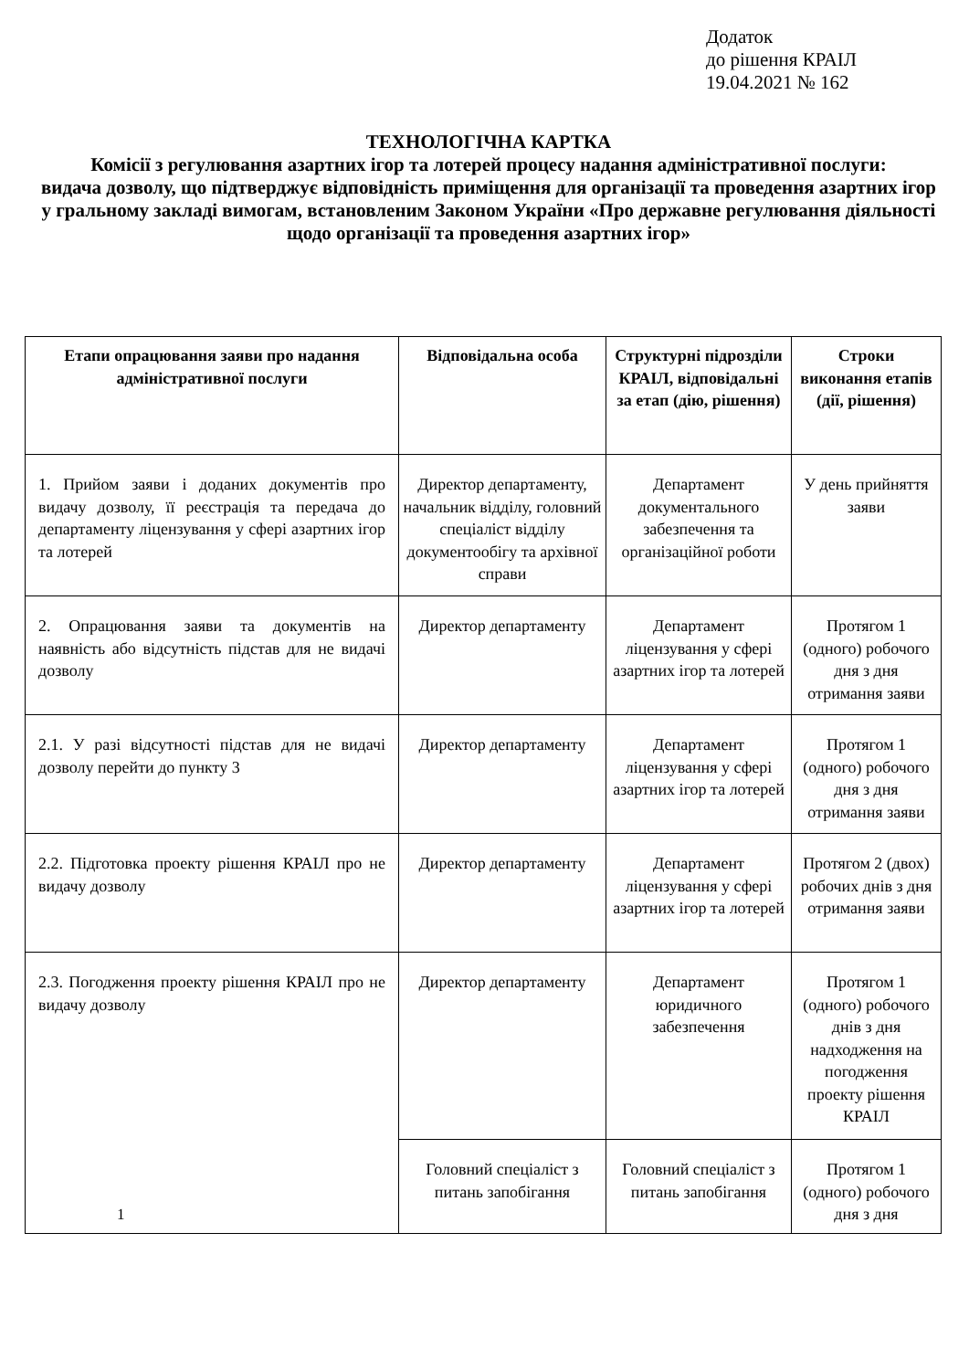Додаток
до рішення КРАІЛ
19.04.2021 № 162
ТЕХНОЛОГІЧНА КАРТКА
Комісії з регулювання азартних ігор та лотерей процесу надання адміністративної послуги:
видача дозволу, що підтверджує відповідність приміщення для організації та проведення азартних ігор у гральному закладі вимогам, встановленим Законом України «Про державне регулювання діяльності щодо організації та проведення азартних ігор»
| Етапи опрацювання заяви про надання адміністративної послуги | Відповідальна особа | Структурні підрозділи КРАІЛ, відповідальні за етап (дію, рішення) | Строки виконання етапів (дії, рішення) |
| --- | --- | --- | --- |
| 1. Прийом заяви і доданих документів про видачу дозволу, її реєстрація та передача до департаменту ліцензування у сфері азартних ігор та лотерей | Директор департаменту, начальник відділу, головний спеціаліст відділу документообігу та архівної справи | Департамент документального забезпечення та організаційної роботи | У день прийняття заяви |
| 2. Опрацювання заяви та документів на наявність або відсутність підстав для не видачі дозволу | Директор департаменту | Департамент ліцензування у сфері азартних ігор та лотерей | Протягом 1 (одного) робочого дня з дня отримання заяви |
| 2.1. У разі відсутності підстав для не видачі дозволу перейти до пункту 3 | Директор департаменту | Департамент ліцензування у сфері азартних ігор та лотерей | Протягом 1 (одного) робочого дня з дня отримання заяви |
| 2.2. Підготовка проекту рішення КРАІЛ про не видачу дозволу | Директор департаменту | Департамент ліцензування у сфері азартних ігор та лотерей | Протягом 2 (двох) робочих днів з дня отримання заяви |
| 2.3. Погодження проекту рішення КРАІЛ про не видачу дозволу | Директор департаменту | Департамент юридичного забезпечення | Протягом 1 (одного) робочого днів з дня надходження на погодження проекту рішення КРАІЛ |
| | Головний спеціаліст з питань запобігання | Головний спеціаліст з питань запобігання | Протягом 1 (одного) робочого дня з дня |
1